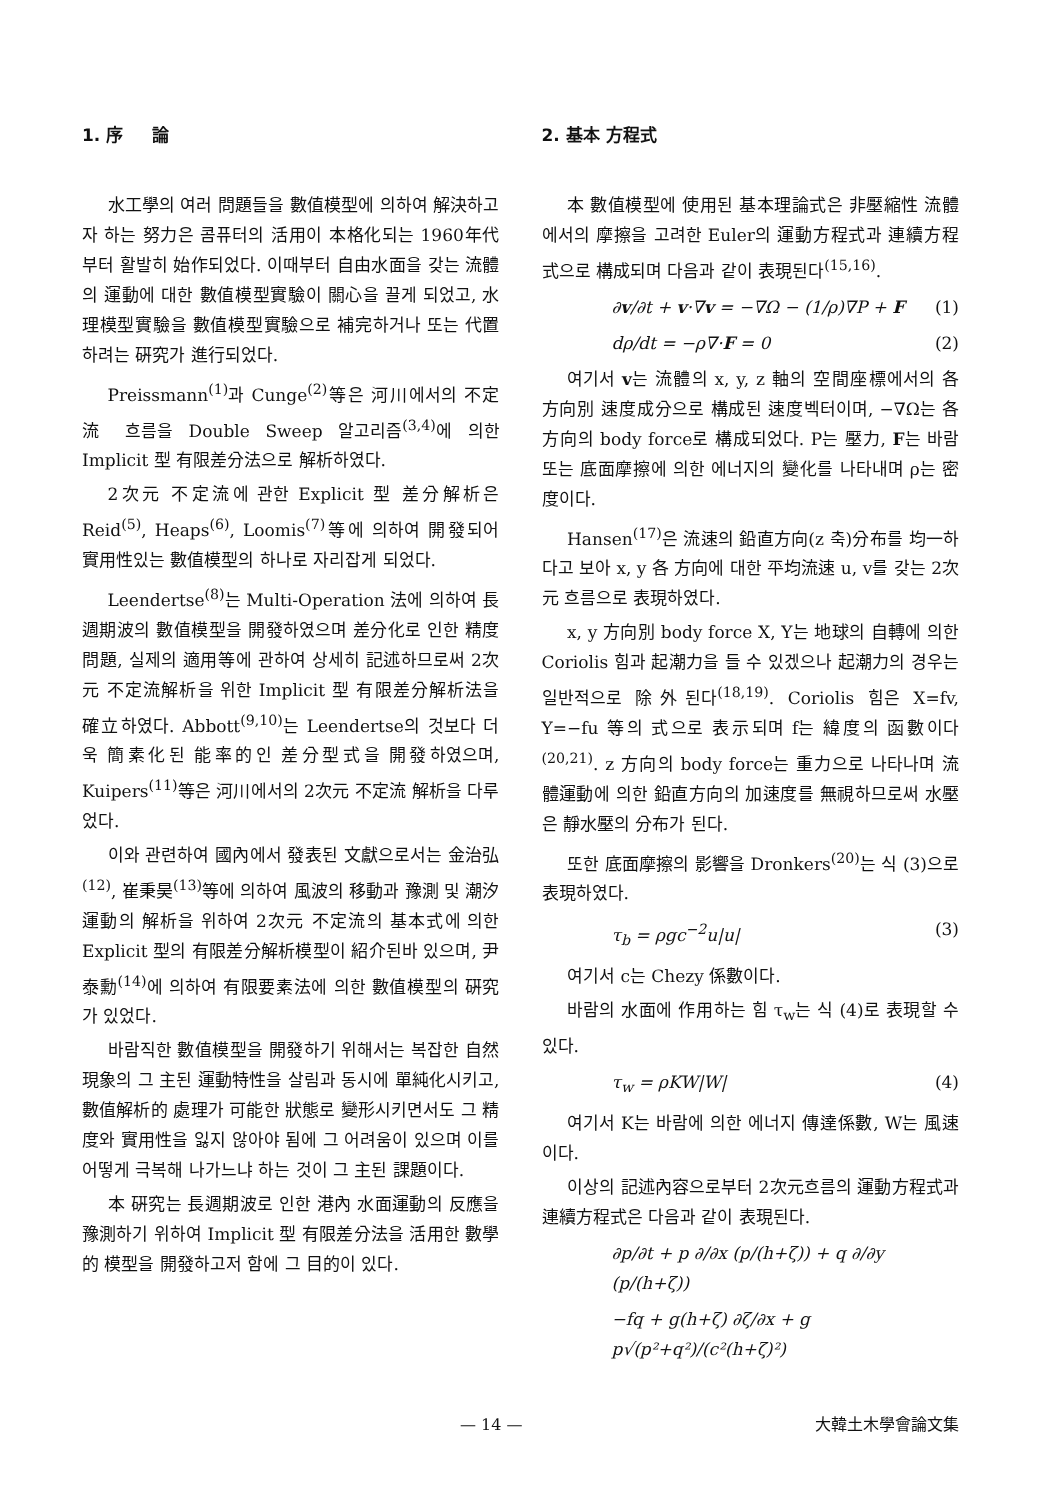1. 序 　 論
水工學의 여러 問題들을 數值模型에 의하여 解決하고자 하는 努力은 콤퓨터의 活用이 本格化되는 1960年代부터 활발히 始作되었다. 이때부터 自由水面을 갖는 流體의 運動에 대한 數值模型實驗이 關心을 끌게 되었고, 水理模型實驗을 數值模型實驗으로 補完하거나 또는 代置하려는 硏究가 進行되었다.
Preissmann<sup>(1)</sup>과 Cunge<sup>(2)</sup>等은 河川에서의 不定流 흐름을 Double Sweep 알고리즘<sup>(3,4)</sup>에 의한 Implicit 型 有限差分法으로 解析하였다.
2次元 不定流에 관한 Explicit 型 差分解析은 Reid<sup>(5)</sup>, Heaps<sup>(6)</sup>, Loomis<sup>(7)</sup>等에 의하여 開發되어 實用性있는 數值模型의 하나로 자리잡게 되었다.
Leendertse<sup>(8)</sup>는 Multi-Operation 法에 의하여 長週期波의 數值模型을 開發하였으며 差分化로 인한 精度問題, 실제의 適用等에 관하여 상세히 記述하므로써 2次元 不定流解析을 위한 Implicit 型 有限差分解析法을 確立하였다. Abbott<sup>(9,10)</sup>는 Leendertse의 것보다 더욱 簡素化된 能率的인 差分型式을 開發하였으며, Kuipers<sup>(11)</sup>等은 河川에서의 2次元 不定流 解析을 다루었다.
이와 관련하여 國內에서 發表된 文獻으로서는 金治弘<sup>(12)</sup>, 崔秉昊<sup>(13)</sup>等에 의하여 風波의 移動과 豫測 및 潮汐運動의 解析을 위하여 2次元 不定流의 基本式에 의한 Explicit 型의 有限差分解析模型이 紹介된바 있으며, 尹泰勳<sup>(14)</sup>에 의하여 有限要素法에 의한 數值模型의 硏究가 있었다.
바람직한 數值模型을 開發하기 위해서는 복잡한 自然現象의 그 主된 運動特性을 살림과 동시에 單純化시키고, 數值解析的 處理가 可能한 狀態로 變形시키면서도 그 精度와 實用性을 잃지 않아야 됨에 그 어려움이 있으며 이를 어떻게 극복해 나가느냐 하는 것이 그 主된 課題이다.
本 硏究는 長週期波로 인한 港內 水面運動의 反應을 豫測하기 위하여 Implicit 型 有限差分法을 活用한 數學的 模型을 開發하고저 함에 그 目的이 있다.
2. 基本 方程式
本 數值模型에 使用된 基本理論式은 非壓縮性 流體에서의 摩擦을 고려한 Euler의 運動方程式과 連續方程式으로 構成되며 다음과 같이 表現된다<sup>(15,16)</sup>.
∂v/∂t + v·∇v = −∇Ω − (1/ρ)∇P + F (1)
dρ/dt = −ρ∇·F = 0 (2)
여기서 v는 流體의 x, y, z 軸의 空間座標에서의 各 方向別 速度成分으로 構成된 速度벡터이며, −∇Ω는 各 方向의 body force로 構成되었다. P는 壓力, F는 바람 또는 底面摩擦에 의한 에너지의 變化를 나타내며 ρ는 密度이다.
Hansen<sup>(17)</sup>은 流速의 鉛直方向(z 축)分布를 均一하다고 보아 x, y 各 方向에 대한 平均流速 u, v를 갖는 2次元 흐름으로 表現하였다.
x, y 方向別 body force X, Y는 地球의 自轉에 의한 Coriolis 힘과 起潮力을 들 수 있겠으나 起潮力의 경우는 일반적으로 除外된다<sup>(18,19)</sup>. Coriolis 힘은 X=fv, Y=−fu 等의 式으로 表示되며 f는 緯度의 函數이다<sup>(20,21)</sup>. z 方向의 body force는 重力으로 나타나며 流體運動에 의한 鉛直方向의 加速度를 無視하므로써 水壓은 靜水壓의 分布가 된다.
또한 底面摩擦의 影響을 Dronkers<sup>(20)</sup>는 식 (3)으로 表現하였다.
τ<sub>b</sub> = ρgc<sup>−2</sup>u|u| (3)
여기서 c는 Chezy 係數이다.
바람의 水面에 作用하는 힘 τ<sub>w</sub>는 식 (4)로 表現할 수 있다.
τ<sub>w</sub> = ρKW|W| (4)
여기서 K는 바람에 의한 에너지 傳達係數, W는 風速이다.
이상의 記述內容으로부터 2次元흐름의 運動方程式과 連續方程式은 다음과 같이 表現된다.
∂p/∂t + p ∂/∂x (p/(h+ζ)) + q ∂/∂y (p/(h+ζ))
−fq + g(h+ζ) ∂ζ/∂x + g p√(p²+q²)/(c²(h+ζ)²)
— 14 — 大韓土木學會論文集